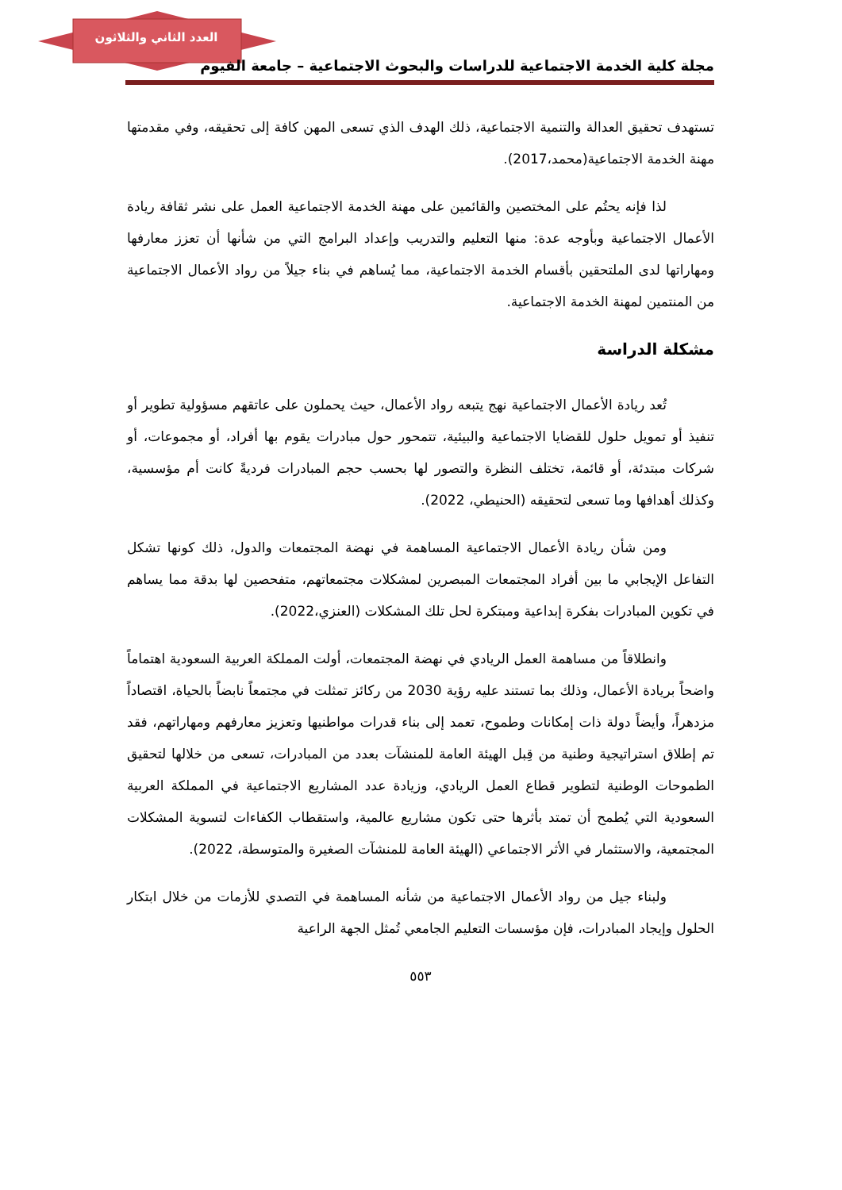العدد الثاني والثلاثون
مجلة كلية الخدمة الاجتماعية للدراسات والبحوث الاجتماعية – جامعة الفيوم
تستهدف تحقيق العدالة والتنمية الاجتماعية، ذلك الهدف الذي تسعى المهن كافة إلى تحقيقه، وفي مقدمتها مهنة الخدمة الاجتماعية(محمد،2017).
لذا فإنه يحتُم على المختصين والقائمين على مهنة الخدمة الاجتماعية العمل على نشر ثقافة ريادة الأعمال الاجتماعية وبأوجه عدة: منها التعليم والتدريب وإعداد البرامج التي من شأنها أن تعزز معارفها ومهاراتها لدى الملتحقين بأقسام الخدمة الاجتماعية، مما يُساهم في بناء جيلاً من رواد الأعمال الاجتماعية من المنتمين لمهنة الخدمة الاجتماعية.
مشكلة الدراسة
تُعد ريادة الأعمال الاجتماعية نهج يتبعه رواد الأعمال، حيث يحملون على عاتقهم مسؤولية تطوير أو تنفيذ أو تمويل حلول للقضايا الاجتماعية والبيئية، تتمحور حول مبادرات يقوم بها أفراد، أو مجموعات، أو شركات مبتدئة، أو قائمة، تختلف النظرة والتصور لها بحسب حجم المبادرات فرديةً كانت أم مؤسسية، وكذلك أهدافها وما تسعى لتحقيقه (الحنيطي، 2022).
ومن شأن ريادة الأعمال الاجتماعية المساهمة في نهضة المجتمعات والدول، ذلك كونها تشكل التفاعل الإيجابي ما بين أفراد المجتمعات المبصرين لمشكلات مجتمعاتهم، متفحصين لها بدقة مما يساهم في تكوين المبادرات بفكرة إبداعية ومبتكرة لحل تلك المشكلات (العنزي،2022).
وانطلاقاً من مساهمة العمل الريادي في نهضة المجتمعات، أولت المملكة العربية السعودية اهتماماً واضحاً بريادة الأعمال، وذلك بما تستند عليه رؤية 2030 من ركائز تمثلت في مجتمعاً نابضاً بالحياة، اقتصاداً مزدهراً، وأيضاً دولة ذات إمكانات وطموح، تعمد إلى بناء قدرات مواطنيها وتعزيز معارفهم ومهاراتهم، فقد تم إطلاق استراتيجية وطنية من قِبل الهيئة العامة للمنشآت بعدد من المبادرات، تسعى من خلالها لتحقيق الطموحات الوطنية لتطوير قطاع العمل الريادي، وزيادة عدد المشاريع الاجتماعية في المملكة العربية السعودية التي يُطمح أن تمتد بأثرها حتى تكون مشاريع عالمية، واستقطاب الكفاءات لتسوية المشكلات المجتمعية، والاستثمار في الأثر الاجتماعي (الهيئة العامة للمنشآت الصغيرة والمتوسطة، 2022).
ولبناء جيل من رواد الأعمال الاجتماعية من شأنه المساهمة في التصدي للأزمات من خلال ابتكار الحلول وإيجاد المبادرات، فإن مؤسسات التعليم الجامعي تُمثل الجهة الراعية
٥٥٣